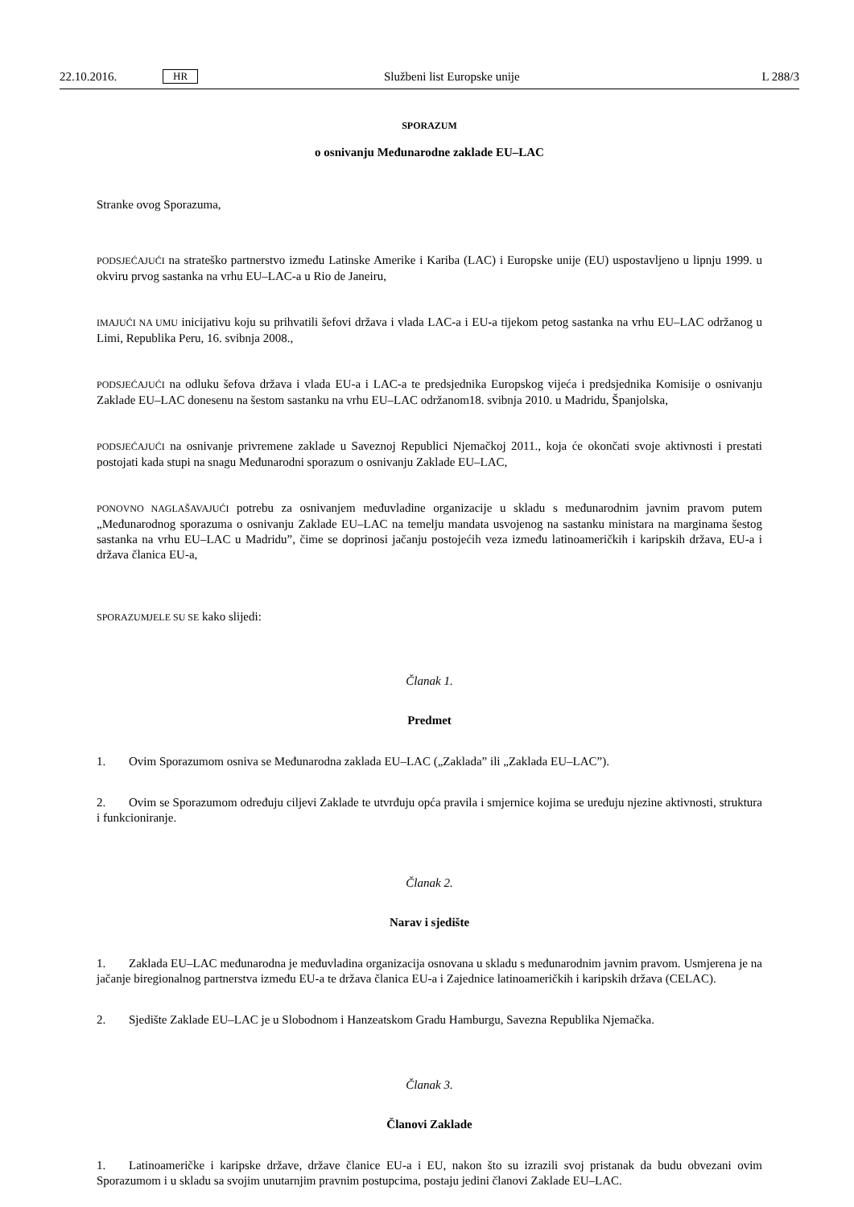22.10.2016. HR Službeni list Europske unije L 288/3
SPORAZUM
o osnivanju Međunarodne zaklade EU–LAC
Stranke ovog Sporazuma,
PODSJEĆAJUĆI na strateško partnerstvo između Latinske Amerike i Kariba (LAC) i Europske unije (EU) uspostavljeno u lipnju 1999. u okviru prvog sastanka na vrhu EU–LAC-a u Rio de Janeiru,
IMAJUĆI NA UMU inicijativu koju su prihvatili šefovi država i vlada LAC-a i EU-a tijekom petog sastanka na vrhu EU–LAC održanog u Limi, Republika Peru, 16. svibnja 2008.,
PODSJEĆAJUĆI na odluku šefova država i vlada EU-a i LAC-a te predsjednika Europskog vijeća i predsjednika Komisije o osnivanju Zaklade EU–LAC donesenu na šestom sastanku na vrhu EU–LAC održanom18. svibnja 2010. u Madridu, Španjolska,
PODSJEĆAJUĆI na osnivanje privremene zaklade u Saveznoj Republici Njemačkoj 2011., koja će okončati svoje aktivnosti i prestati postojati kada stupi na snagu Međunarodni sporazum o osnivanju Zaklade EU–LAC,
PONOVNO NAGLAŠAVAJUĆI potrebu za osnivanjem međuvladine organizacije u skladu s međunarodnim javnim pravom putem „Međunarodnog sporazuma o osnivanju Zaklade EU–LAC na temelju mandata usvojenog na sastanku ministara na marginama šestog sastanka na vrhu EU–LAC u Madridu”, čime se doprinosi jačanju postojećih veza između latinoameričkih i karipskih država, EU-a i država članica EU-a,
SPORAZUMJELE SU SE kako slijedi:
Članak 1.
Predmet
1. Ovim Sporazumom osniva se Međunarodna zaklada EU–LAC („Zaklada” ili „Zaklada EU–LAC”).
2. Ovim se Sporazumom određuju ciljevi Zaklade te utvrđuju opća pravila i smjernice kojima se uređuju njezine aktivnosti, struktura i funkcioniranje.
Članak 2.
Narav i sjedište
1. Zaklada EU–LAC međunarodna je međuvladina organizacija osnovana u skladu s međunarodnim javnim pravom. Usmjerena je na jačanje biregionalnog partnerstva između EU-a te država članica EU-a i Zajednice latinoameričkih i karipskih država (CELAC).
2. Sjedište Zaklade EU–LAC je u Slobodnom i Hanzeatskom Gradu Hamburgu, Savezna Republika Njemačka.
Članak 3.
Članovi Zaklade
1. Latinoameričke i karipske države, države članice EU-a i EU, nakon što su izrazili svoj pristanak da budu obvezani ovim Sporazumom i u skladu sa svojim unutarnjim pravnim postupcima, postaju jedini članovi Zaklade EU–LAC.